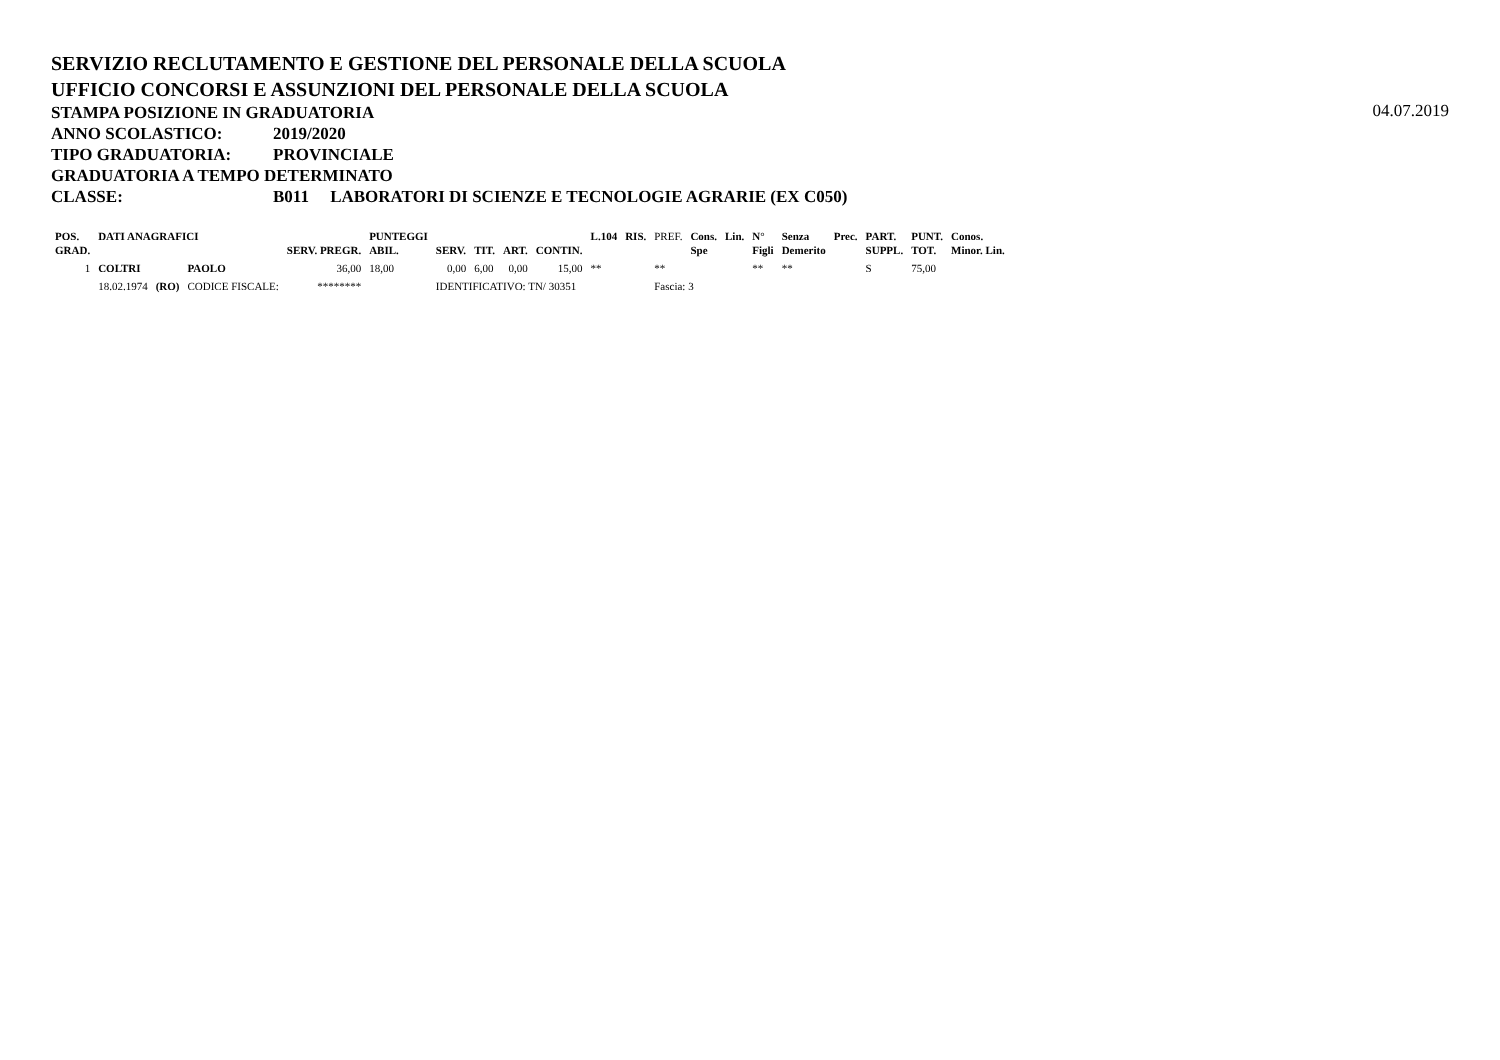SERVIZIO RECLUTAMENTO E GESTIONE DEL PERSONALE DELLA SCUOLA
UFFICIO CONCORSI E ASSUNZIONI DEL PERSONALE DELLA SCUOLA
STAMPA POSIZIONE IN GRADUATORIA
04.07.2019
ANNO SCOLASTICO: 2019/2020
TIPO GRADUATORIA: PROVINCIALE
GRADUATORIA A TEMPO DETERMINATO
CLASSE: B011 LABORATORI DI SCIENZE E TECNOLOGIE AGRARIE (EX C050)
| POS. GRAD. | DATI ANAGRAFICI | | | SERV. PREGR. | PUNTEGGI ABIL. | SERV. | TIT. | ART. | CONTIN. | L.104 | RIS. | PREF. | Cons. Spe | Lin. | N° Figli | Senza Demerito | Prec. | PART. SUPPL. | PUNT. TOT. | Conos. Minor. Lin. |
| --- | --- | --- | --- | --- | --- | --- | --- | --- | --- | --- | --- | --- | --- | --- | --- | --- | --- | --- | --- | --- |
| 1 | COLTRI | | PAOLO | 36,00 | 18,00 | 0,00 | 6,00 | 0,00 | 15,00 | ** | | ** | | | ** | ** | | S | 75,00 | |
| | 18.02.1974 | (RO) | CODICE FISCALE: | ******** | | IDENTIFICATIVO: TN/ 30351 | | | | | | Fascia: 3 | | | | | | | | |